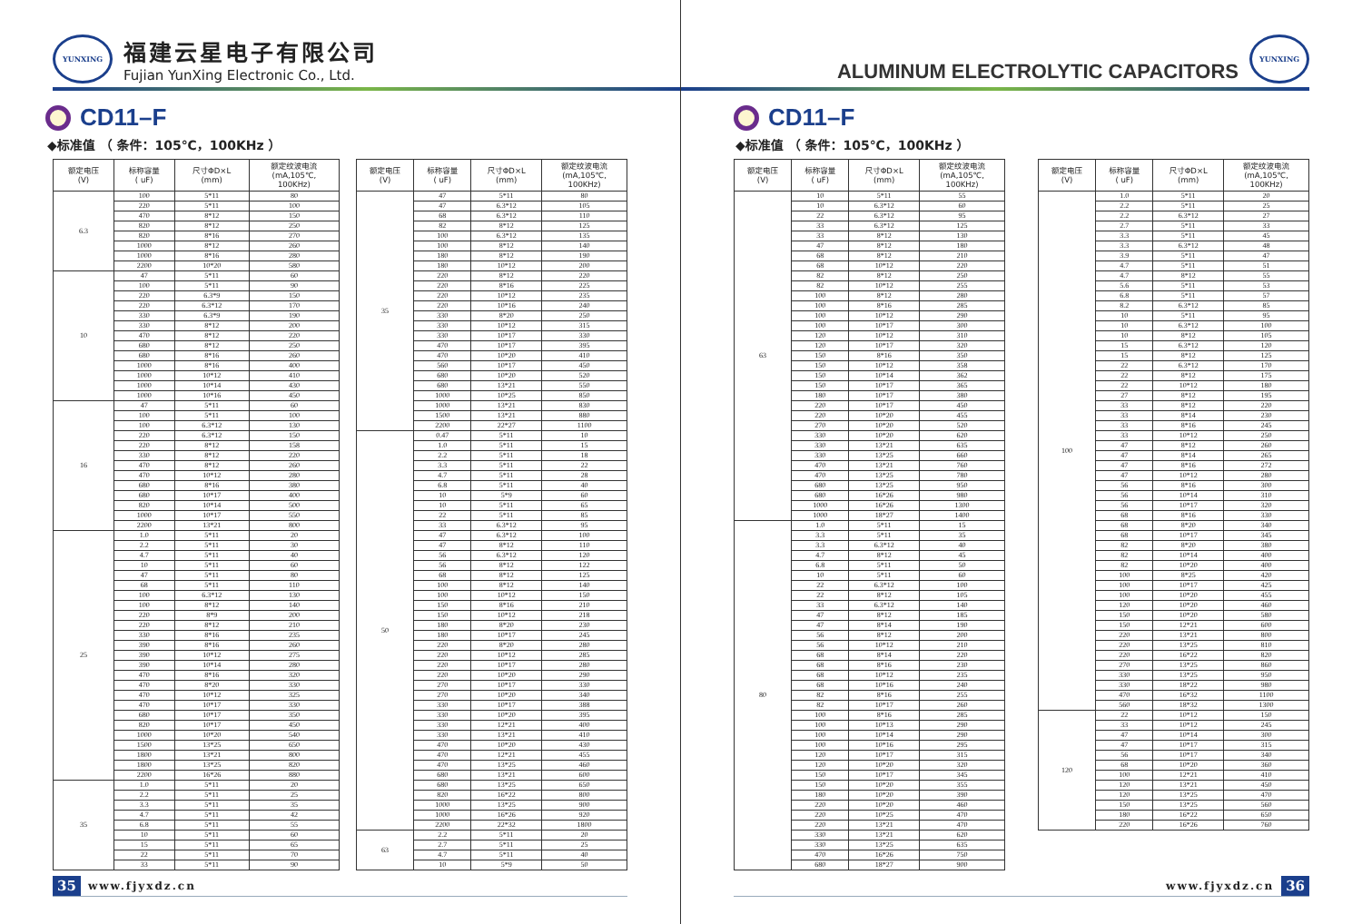YUNXING
福建云星电子有限公司
Fujian YunXing Electronic Co., Ltd.
CD11–F
◆标准值 （ 条件：105℃，100KHz ）
| 额定电压 (V) | 标称容量 ( uF) | 尺寸ΦD×L (mm) | 额定纹波电流 (mA,105℃, 100KHz) |
| --- | --- | --- | --- |
| 6.3 | 100 | 5*11 | 80 |
| | 220 | 5*11 | 100 |
| | 470 | 8*12 | 150 |
| | 820 | 8*12 | 250 |
| | 820 | 8*16 | 270 |
| | 1000 | 8*12 | 260 |
| | 1000 | 8*16 | 280 |
| | 2200 | 10*20 | 580 |
| 10 | 47 | 5*11 | 60 |
| | 100 | 5*11 | 90 |
| | 220 | 6.3*9 | 150 |
| | 220 | 6.3*12 | 170 |
| | 330 | 6.3*9 | 190 |
| | 330 | 8*12 | 200 |
| | 470 | 8*12 | 220 |
| | 680 | 8*12 | 250 |
| | 680 | 8*16 | 260 |
| | 1000 | 8*16 | 400 |
| | 1000 | 10*12 | 410 |
| | 1000 | 10*14 | 430 |
| | 1000 | 10*16 | 450 |
| 16 | 47 | 5*11 | 60 |
| | 100 | 5*11 | 100 |
| | 100 | 6.3*12 | 130 |
| | 220 | 6.3*12 | 150 |
| | 220 | 8*12 | 158 |
| | 330 | 8*12 | 220 |
| | 470 | 8*12 | 260 |
| | 470 | 10*12 | 280 |
| | 680 | 8*16 | 380 |
| | 680 | 10*17 | 400 |
| | 820 | 10*14 | 500 |
| | 1000 | 10*17 | 550 |
| | 2200 | 13*21 | 800 |
| 25 | 1.0 | 5*11 | 20 |
| | 2.2 | 5*11 | 30 |
| | 4.7 | 5*11 | 40 |
| | 10 | 5*11 | 60 |
| | 47 | 5*11 | 80 |
| | 68 | 5*11 | 110 |
| | 100 | 6.3*12 | 130 |
| | 100 | 8*12 | 140 |
| | 220 | 8*9 | 200 |
| | 220 | 8*12 | 210 |
| | 330 | 8*16 | 235 |
| | 390 | 8*16 | 260 |
| | 390 | 10*12 | 275 |
| | 390 | 10*14 | 280 |
| | 470 | 8*16 | 320 |
| | 470 | 8*20 | 330 |
| | 470 | 10*12 | 325 |
| | 470 | 10*17 | 330 |
| | 680 | 10*17 | 350 |
| | 820 | 10*17 | 450 |
| | 1000 | 10*20 | 540 |
| | 1500 | 13*25 | 650 |
| | 1800 | 13*21 | 800 |
| | 1800 | 13*25 | 820 |
| | 2200 | 16*26 | 880 |
| 35 | 1.0 | 5*11 | 20 |
| | 2.2 | 5*11 | 25 |
| | 3.3 | 5*11 | 35 |
| | 4.7 | 5*11 | 42 |
| | 6.8 | 5*11 | 55 |
| | 10 | 5*11 | 60 |
| | 15 | 5*11 | 65 |
| | 22 | 5*11 | 70 |
| | 33 | 5*11 | 90 |
| 额定电压 (V) | 标称容量 ( uF) | 尺寸ΦD×L (mm) | 额定纹波电流 (mA,105℃, 100KHz) |
| --- | --- | --- | --- |
| 35 | 47 | 5*11 | 80 |
| | 47 | 6.3*12 | 105 |
| | 68 | 6.3*12 | 110 |
| | 82 | 8*12 | 125 |
| | 100 | 6.3*12 | 135 |
| | 100 | 8*12 | 140 |
| | 180 | 8*12 | 190 |
| | 180 | 10*12 | 200 |
| | 220 | 8*12 | 220 |
| | 220 | 8*16 | 225 |
| | 220 | 10*12 | 235 |
| | 220 | 10*16 | 240 |
| | 330 | 8*20 | 250 |
| | 330 | 10*12 | 315 |
| | 330 | 10*17 | 330 |
| | 470 | 10*17 | 395 |
| | 470 | 10*20 | 410 |
| | 560 | 10*17 | 450 |
| | 680 | 10*20 | 520 |
| | 680 | 13*21 | 550 |
| | 1000 | 10*25 | 850 |
| | 1000 | 13*21 | 830 |
| | 1500 | 13*21 | 880 |
| | 2200 | 22*27 | 1100 |
| 50 | 0.47 | 5*11 | 10 |
| | 1.0 | 5*11 | 15 |
| | 2.2 | 5*11 | 18 |
| | 3.3 | 5*11 | 22 |
| | 4.7 | 5*11 | 28 |
| | 6.8 | 5*11 | 40 |
| | 10 | 5*9 | 60 |
| | 10 | 5*11 | 65 |
| | 22 | 5*11 | 85 |
| | 33 | 6.3*12 | 95 |
| | 47 | 6.3*12 | 100 |
| | 47 | 8*12 | 110 |
| | 56 | 6.3*12 | 120 |
| | 56 | 8*12 | 122 |
| | 68 | 8*12 | 125 |
| | 100 | 8*12 | 140 |
| | 100 | 10*12 | 150 |
| | 150 | 8*16 | 210 |
| | 150 | 10*12 | 218 |
| | 180 | 8*20 | 230 |
| | 180 | 10*17 | 245 |
| | 220 | 8*20 | 280 |
| | 220 | 10*12 | 285 |
| | 220 | 10*17 | 280 |
| | 220 | 10*20 | 290 |
| | 270 | 10*17 | 330 |
| | 270 | 10*20 | 340 |
| | 330 | 10*17 | 388 |
| | 330 | 10*20 | 395 |
| | 330 | 12*21 | 400 |
| | 330 | 13*21 | 410 |
| | 470 | 10*20 | 430 |
| | 470 | 12*21 | 455 |
| | 470 | 13*25 | 460 |
| | 680 | 13*21 | 600 |
| | 680 | 13*25 | 650 |
| | 820 | 16*22 | 800 |
| | 1000 | 13*25 | 900 |
| | 1000 | 16*26 | 920 |
| | 2200 | 22*32 | 1800 |
| 63 | 2.2 | 5*11 | 20 |
| | 2.7 | 5*11 | 25 |
| | 4.7 | 5*11 | 40 |
| | 10 | 5*9 | 50 |
35 www.fjyxdz.cn
ALUMINUM ELECTROLYTIC CAPACITORS
YUNXING
CD11–F
◆标准值 （ 条件：105℃，100KHz ）
| 额定电压 (V) | 标称容量 ( uF) | 尺寸ΦD×L (mm) | 额定纹波电流 (mA,105℃, 100KHz) |
| --- | --- | --- | --- |
| 63 | 10 | 5*11 | 55 |
| | 10 | 6.3*12 | 60 |
| | 22 | 6.3*12 | 95 |
| | 33 | 6.3*12 | 125 |
| | 33 | 8*12 | 130 |
| | 47 | 8*12 | 180 |
| | 68 | 8*12 | 210 |
| | 68 | 10*12 | 220 |
| | 82 | 8*12 | 250 |
| | 82 | 10*12 | 255 |
| | 100 | 8*12 | 280 |
| | 100 | 8*16 | 285 |
| | 100 | 10*12 | 290 |
| | 100 | 10*17 | 300 |
| | 120 | 10*12 | 310 |
| | 120 | 10*17 | 320 |
| | 150 | 8*16 | 350 |
| | 150 | 10*12 | 358 |
| | 150 | 10*14 | 362 |
| | 150 | 10*17 | 365 |
| | 180 | 10*17 | 380 |
| | 220 | 10*17 | 450 |
| | 220 | 10*20 | 455 |
| | 270 | 10*20 | 520 |
| | 330 | 10*20 | 620 |
| | 330 | 13*21 | 635 |
| | 330 | 13*25 | 660 |
| | 470 | 13*21 | 760 |
| | 470 | 13*25 | 780 |
| | 680 | 13*25 | 950 |
| | 680 | 16*26 | 980 |
| | 1000 | 16*26 | 1300 |
| | 1000 | 18*27 | 1400 |
| 80 | 1.0 | 5*11 | 15 |
| | 3.3 | 5*11 | 35 |
| | 3.3 | 6.3*12 | 40 |
| | 4.7 | 8*12 | 45 |
| | 6.8 | 5*11 | 50 |
| | 10 | 5*11 | 60 |
| | 22 | 6.3*12 | 100 |
| | 22 | 8*12 | 105 |
| | 33 | 6.3*12 | 140 |
| | 47 | 8*12 | 185 |
| | 47 | 8*14 | 190 |
| | 56 | 8*12 | 200 |
| | 56 | 10*12 | 210 |
| | 68 | 8*14 | 220 |
| | 68 | 8*16 | 230 |
| | 68 | 10*12 | 235 |
| | 68 | 10*16 | 240 |
| | 82 | 8*16 | 255 |
| | 82 | 10*17 | 260 |
| | 100 | 8*16 | 285 |
| | 100 | 10*13 | 290 |
| | 100 | 10*14 | 290 |
| | 100 | 10*16 | 295 |
| | 120 | 10*17 | 315 |
| | 120 | 10*20 | 320 |
| | 150 | 10*17 | 345 |
| | 150 | 10*20 | 355 |
| | 180 | 10*20 | 390 |
| | 220 | 10*20 | 460 |
| | 220 | 10*25 | 470 |
| | 220 | 13*21 | 470 |
| | 330 | 13*21 | 620 |
| | 330 | 13*25 | 635 |
| | 470 | 16*26 | 750 |
| | 680 | 18*27 | 900 |
| 额定电压 (V) | 标称容量 ( uF) | 尺寸ΦD×L (mm) | 额定纹波电流 (mA,105℃, 100KHz) |
| --- | --- | --- | --- |
| 100 | 1.0 | 5*11 | 20 |
| | 2.2 | 5*11 | 25 |
| | 2.2 | 6.3*12 | 27 |
| | 2.7 | 5*11 | 33 |
| | 3.3 | 5*11 | 45 |
| | 3.3 | 6.3*12 | 48 |
| | 3.9 | 5*11 | 47 |
| | 4.7 | 5*11 | 51 |
| | 4.7 | 8*12 | 55 |
| | 5.6 | 5*11 | 53 |
| | 6.8 | 5*11 | 57 |
| | 8.2 | 6.3*12 | 85 |
| | 10 | 5*11 | 95 |
| | 10 | 6.3*12 | 100 |
| | 10 | 8*12 | 105 |
| | 15 | 6.3*12 | 120 |
| | 15 | 8*12 | 125 |
| | 22 | 6.3*12 | 170 |
| | 22 | 8*12 | 175 |
| | 22 | 10*12 | 180 |
| | 27 | 8*12 | 195 |
| | 33 | 8*12 | 220 |
| | 33 | 8*14 | 230 |
| | 33 | 8*16 | 245 |
| | 33 | 10*12 | 250 |
| | 47 | 8*12 | 260 |
| | 47 | 8*14 | 265 |
| | 47 | 8*16 | 272 |
| | 47 | 10*12 | 280 |
| | 56 | 8*16 | 300 |
| | 56 | 10*14 | 310 |
| | 56 | 10*17 | 320 |
| | 68 | 8*16 | 330 |
| | 68 | 8*20 | 340 |
| | 68 | 10*17 | 345 |
| | 82 | 8*20 | 380 |
| | 82 | 10*14 | 400 |
| | 82 | 10*20 | 400 |
| | 100 | 8*25 | 420 |
| | 100 | 10*17 | 425 |
| | 100 | 10*20 | 455 |
| | 120 | 10*20 | 460 |
| | 150 | 10*20 | 580 |
| | 150 | 12*21 | 600 |
| | 220 | 13*21 | 800 |
| | 220 | 13*25 | 810 |
| | 220 | 16*22 | 820 |
| | 270 | 13*25 | 860 |
| | 330 | 13*25 | 950 |
| | 330 | 18*22 | 980 |
| | 470 | 16*32 | 1100 |
| | 560 | 18*32 | 1300 |
| 120 | 22 | 10*12 | 150 |
| | 33 | 10*12 | 245 |
| | 47 | 10*14 | 300 |
| | 47 | 10*17 | 315 |
| | 56 | 10*17 | 340 |
| | 68 | 10*20 | 360 |
| | 100 | 12*21 | 410 |
| | 120 | 13*21 | 450 |
| | 120 | 13*25 | 470 |
| | 150 | 13*25 | 560 |
| | 180 | 16*22 | 650 |
| | 220 | 16*26 | 760 |
www.fjyxdz.cn 36